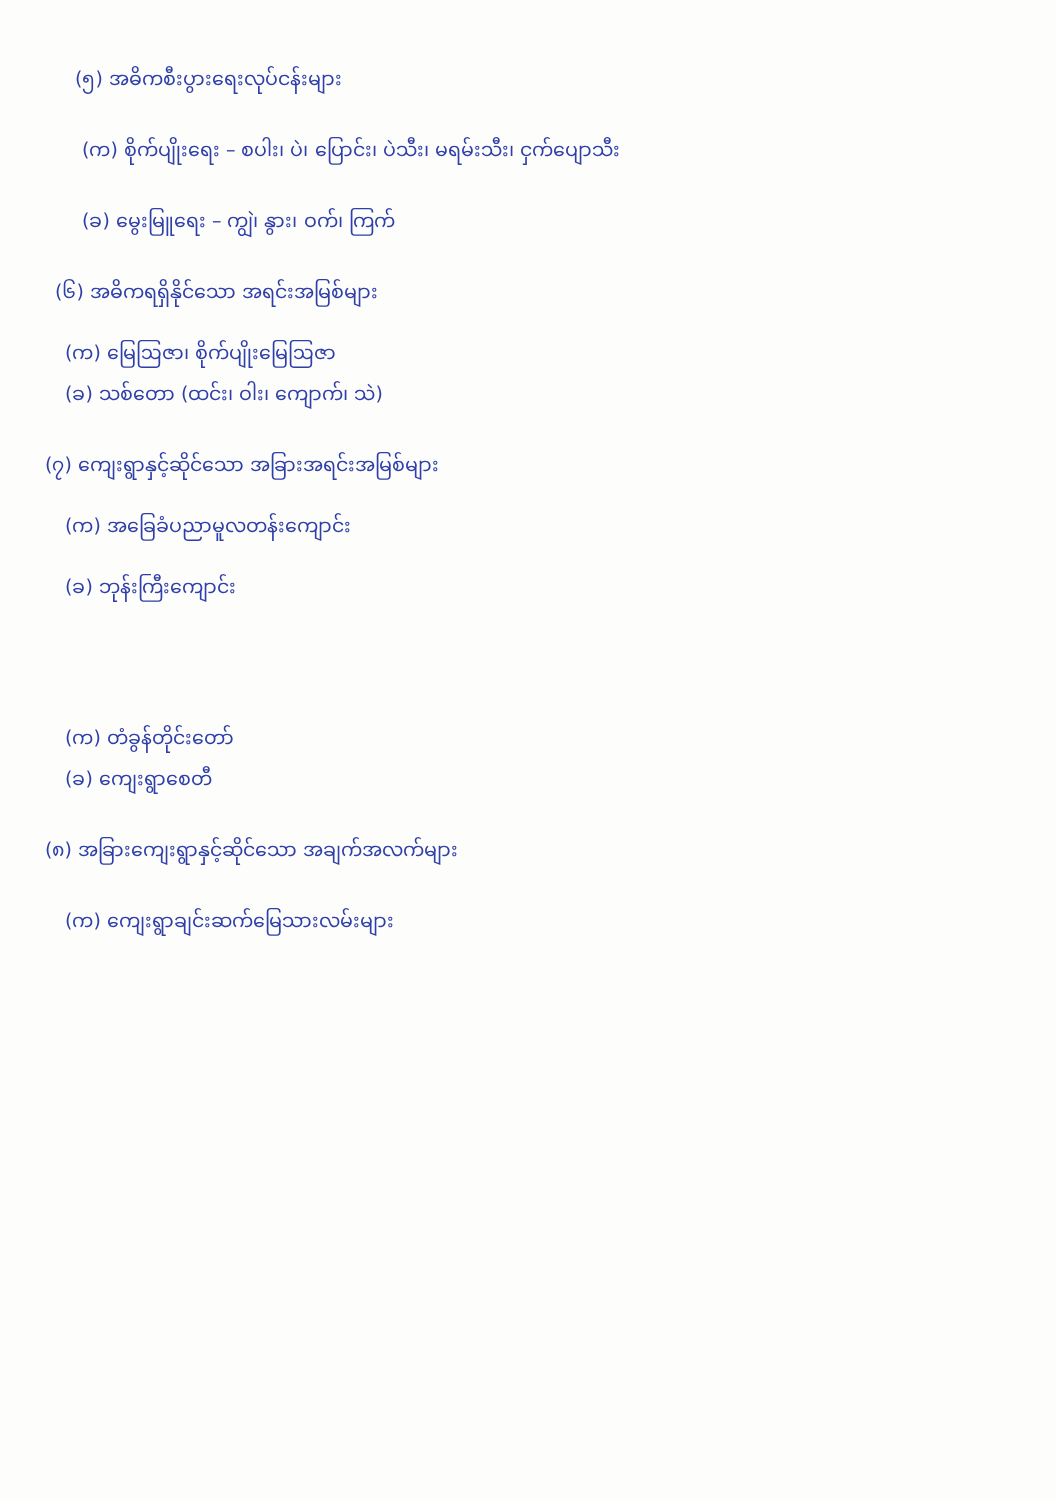(၅) အဓိကစီးပွားရေးလုပ်ငန်းများ
(က) စိုက်ပျိုးရေး – စပါး၊ ပဲ၊ ပြောင်း၊ ပဲသီး၊ မရမ်းသီး၊ ငှက်ပျောသီး
(ခ) မွေးမြူရေး – ကျွဲ၊ နွား၊ ဝက်၊ ကြက်
(၆) အဓိကရရှိနိုင်သော အရင်းအမြစ်များ
(က) မြေဩဇာ၊ စိုက်ပျိုးမြေဩဇာ
(ခ) သစ်တော (ထင်း၊ ဝါး၊ ကျောက်၊ သဲ)
(၇) ကျေးရွာနှင့်ဆိုင်သော အခြားအရင်းအမြစ်များ
(က) အခြေခံပညာမူလတန်းကျောင်း
(ခ) ဘုန်းကြီးကျောင်း
(က) တံခွန်တိုင်းတော်
(ခ) ကျေးရွာစေတီ
(၈) အခြားကျေးရွာနှင့်ဆိုင်သော အချက်အလက်များ
(က) ကျေးရွာချင်းဆက်မြေသားလမ်းများ